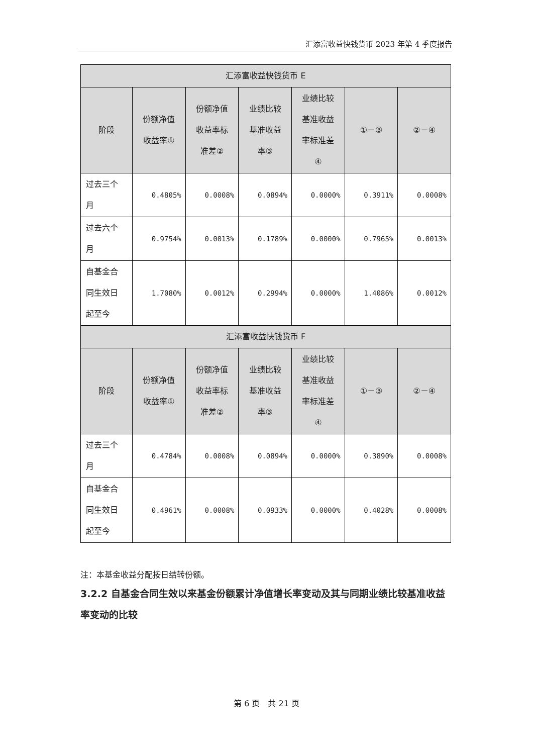汇添富收益快钱货币 2023 年第 4 季度报告
| 汇添富收益快钱货币 E | | | | | | |
| --- | --- | --- | --- | --- | --- | --- |
| 阶段 | 份额净值 收益率① | 份额净值 收益率标 准差② | 业绩比较 基准收益 率③ | 业绩比较 基准收益 率标准差 ④ | ①－③ | ②－④ |
| 过去三个 月 | 0.4805% | 0.0008% | 0.0894% | 0.0000% | 0.3911% | 0.0008% |
| 过去六个 月 | 0.9754% | 0.0013% | 0.1789% | 0.0000% | 0.7965% | 0.0013% |
| 自基金合 同生效日 起至今 | 1.7080% | 0.0012% | 0.2994% | 0.0000% | 1.4086% | 0.0012% |
| 汇添富收益快钱货币 F | | | | | | |
| 阶段 | 份额净值 收益率① | 份额净值 收益率标 准差② | 业绩比较 基准收益 率③ | 业绩比较 基准收益 率标准差 ④ | ①－③ | ②－④ |
| 过去三个 月 | 0.4784% | 0.0008% | 0.0894% | 0.0000% | 0.3890% | 0.0008% |
| 自基金合 同生效日 起至今 | 0.4961% | 0.0008% | 0.0933% | 0.0000% | 0.4028% | 0.0008% |
注：本基金收益分配按日结转份额。
3.2.2 自基金合同生效以来基金份额累计净值增长率变动及其与同期业绩比较基准收益率变动的比较
第 6 页　共 21 页